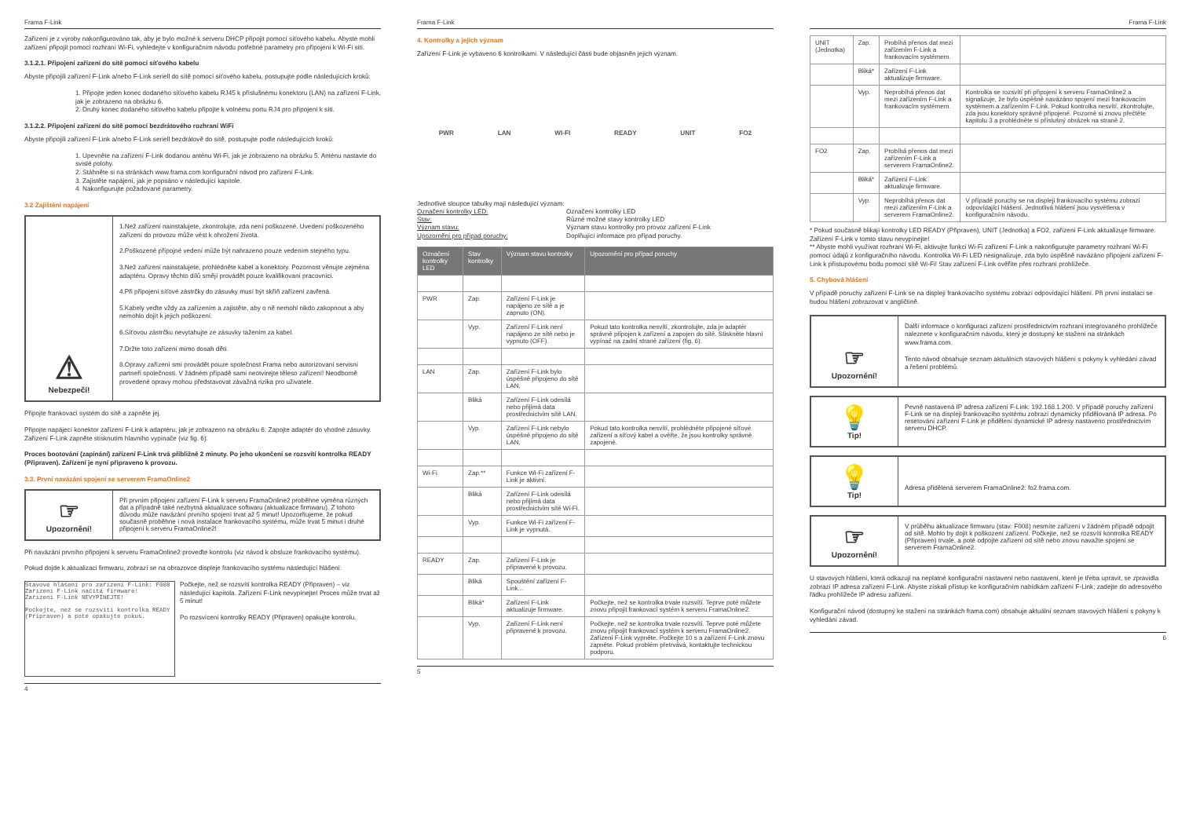Frama F-Link
Zařízení je z výroby nakonfigurováno tak, aby je bylo možné k serveru DHCP připojit pomocí síťového kabelu. Abyste mohli zařízení připojit pomocí rozhraní Wi-Fi, vyhledejte v konfiguračním návodu potřebné parametry pro připojení k Wi-Fi síti.
3.1.2.1. Připojení zařízení do sítě pomocí síťového kabelu
Abyste připojili zařízení F-Link a/nebo F-Link seriell do sítě pomocí síťového kabelu, postupujte podle následujících kroků:
1. Připojte jeden konec dodaného síťového kabelu RJ45 k příslušnému konektoru (LAN) na zařízení F-Link, jak je zobrazeno na obrázku 6.
2. Druhý konec dodaného síťového kabelu připojte k volnému portu RJ4 pro připojení k síti.
3.1.2.2. Připojení zařízení do sítě pomocí bezdrátového rozhraní WiFi
Abyste připojili zařízení F-Link a/nebo F-Link seriell bezdrátově do sítě, postupujte podle následujících kroků:
1. Upevněte na zařízení F-Link dodanou anténu Wi-Fi, jak je zobrazeno na obrázku 5. Anténu nastavte do svislé polohy.
2. Stáhněte si na stránkách www.frama.com konfigurační návod pro zařízení F-Link.
3. Zajistěte napájení, jak je popsáno v následující kapitole.
4. Nakonfigurujte požadované parametry.
3.2 Zajištění napájení
⚠
Nebezpečí!
1.Než zařízení nainstalujete, zkontrolujte, zda není poškozené. Uvedení poškozeného zařízení do provozu může vést k ohrožení života.
2.Poškozené přípojné vedení může být nahrazeno pouze vedením stejného typu.
3.Než zařízení nainstalujete, prohlédněte kabel a konektory. Pozornost věnujte zejména adaptéru. Opravy těchto dílů smějí provádět pouze kvalifikovaní pracovníci.
4.Při připojení síťové zástrčky do zásuvky musí být skříň zařízení zavřená.
5.Kabely veďte vždy za zařízením a zajistěte, aby o ně nemohl nikdo zakopnout a aby nemohlo dojít k jejich poškození.
6.Síťovou zástrčku nevytahujte ze zásuvky tažením za kabel.
7.Držte toto zařízení mimo dosah dětí.
8.Opravy zařízení smí provádět pouze společnost Frama nebo autorizovaní servisní partneři společnosti. V žádném případě sami neotvírejte těleso zařízení! Neodborně provedené opravy mohou představovat závažná rizika pro uživatele.
Připojte frankovací systém do sítě a zapněte jej.
Připojte napájecí konektor zařízení F-Link k adaptéru, jak je zobrazeno na obrázku 6. Zapojte adaptér do vhodné zásuvky. Zařízení F-Link zapněte stisknutím hlavního vypínače (viz fig. 6).
Proces bootování (zapínání) zařízení F-Link trvá přibližně 2 minuty. Po jeho ukončení se rozsvítí kontrolka READY (Připraven). Zařízení je nyní připraveno k provozu.
3.3. První navázání spojení se serverem FramaOnline2
☞
Upozornění!
Při prvním připojení zařízení F-Link k serveru FramaOnline2 proběhne výměna různých dat a případně také nezbytná aktualizace softwaru (aktualizace firmwaru). Z tohoto důvodu může navázání prvního spojení trvat až 5 minut! Upozorňujeme, že pokud současně proběhne i nová instalace frankovacího systému, může trvat 5 minut i druhé připojení k serveru FramaOnline2!
Při navázání prvního připojení k serveru FramaOnline2 proveďte kontrolu (viz návod k obsluze frankovacího systému).
Pokud dojde k aktualizaci firmwaru, zobrazí se na obrazovce displeje frankovacího systému následující hlášení:
Stavové hlášení pro zařízení F-Link: F008
Zařízení F-Link načítá firmware!
Zařízení F-Link NEVYPÍNEJTE!
Počkejte, než se rozsvítí kontrolka READY (Připraven) a poté opakujte pokus.
Počkejte, než se rozsvítí kontrolka READY (Připraven) – viz následující kapitola. Zařízení F-Link nevypínejte! Proces může trvat až 5 minut!
Po rozsvícení kontrolky READY (Připraven) opakujte kontrolu.
4
Frama F-Link
4. Kontrolky a jejich význam
Zařízení F-Link je vybaveno 6 kontrolkami. V následující části bude objasněn jejich význam.
PWR LAN WI-FI READY UNIT FO2
Jednotlivé sloupce tabulky mají následující význam: Označení kontrolky LED: Označení kontrolky LED Stav: Různé možné stavy kontrolky LED Význam stavu: Význam stavu kontrolky pro provoz zařízení F-Link Upozornění pro případ poruchy: Doplňující informace pro případ poruchy.
| Označení kontrolky LED | Stav kontrolky | Význam stavu kontrolky | Upozornění pro případ poruchy |
| --- | --- | --- | --- |
| PWR | Zap. | Zařízení F-Link je napájeno ze sítě a je zapnuto (ON). | |
| | Vyp. | Zařízení F-Link není napájeno ze sítě nebo je vypnuto (OFF). | Pokud tato kontrolka nesvítí, zkontrolujte, zda je adaptér správně připojen k zařízení a zapojen do sítě. Stiskněte hlavní vypínač na zadní straně zařízení (fig. 6). |
| LAN | Zap. | Zařízení F-Link bylo úspěšně připojeno do sítě LAN. | |
| | Bliká | Zařízení F-Link odesílá nebo přijímá data prostřednictvím sítě LAN. | |
| | Vyp. | Zařízení F-Link nebylo úspěšně připojeno do sítě LAN. | Pokud tato kontrolka nesvítí, prohlédněte připojené síťové zařízení a síťový kabel a ověřte, že jsou kontrolky správně zapojené. |
| Wi-Fi | Zap.** | Funkce Wi-Fi zařízení F-Link je aktivní. | |
| | Bliká | Zařízení F-Link odesílá nebo přijímá data prostřednictvím sítě Wi-Fi. | |
| | Vyp. | Funkce Wi-Fi zařízení F-Link je vypnutá. | |
| READY | Zap. | Zařízení F-Link je připravené k provozu. | |
| | Bliká | Spouštění zařízení F-Link... | |
| | Bliká* | Zařízení F-Link aktualizuje firmware. | Počkejte, než se kontrolka trvale rozsvítí. Teprve poté můžete znovu připojit frankovací systém k serveru FramaOnline2. |
| | Vyp. | Zařízení F-Link není připravené k provozu. | Počkejte, než se kontrolka trvale rozsvítí. Teprve poté můžete znovu připojit frankovací systém k serveru FramaOnline2. Zařízení F-Link vypněte. Počkejte 10 s a zařízení F-Link znovu zapněte. Pokud problém přetrvává, kontaktujte technickou podporu. |
5
Frama F-Link
| UNIT (Jednotka) | Zap. | Probíhá přenos dat mezi zařízením F-Link a frankovacím systémem. | |
| | Bliká* | Zařízení F-Link aktualizuje firmware. | |
| | Vyp. | Neprobíhá přenos dat mezi zařízením F-Link a frankovacím systémem. | Kontrolka se rozsvítí při připojení k serveru FramaOnline2 a signalizuje, že bylo úspěšně navázáno spojení mezi frankovacím systémem a zařízením F-Link. Pokud kontrolka nesvítí, zkontrolujte, zda jsou konektory správně připojené. Pozorně si znovu přečtěte kapitolu 3 a prohlédněte si příslušný obrázek na straně 2. |
| FO2 | Zap. | Probíhá přenos dat mezi zařízením F-Link a serverem FramaOnline2. | |
| | Bliká* | Zařízení F-Link aktualizuje firmware. | |
| | Vyp. | Neprobíhá přenos dat mezi zařízením F-Link a serverem FramaOnline2. | V případě poruchy se na displeji frankovacího systému zobrazí odpovídající hlášení. Jednotlivá hlášení jsou vysvětlena v konfiguračním návodu. |
* Pokud současně blikají kontrolky LED READY (Připraven), UNIT (Jednotka) a FO2, zařízení F-Link aktualizuje firmware. Zařízení F-Link v tomto stavu nevypínejte!
** Abyste mohli využívat rozhraní Wi-Fi, aktivujte funkci Wi-Fi zařízení F-Link a nakonfigurujte parametry rozhraní Wi-Fi pomocí údajů z konfiguračního návodu. Kontrolka Wi-Fi LED nesignalizuje, zda bylo úspěšně navázáno připojení zařízení F-Link k přístupovému bodu pomocí sítě Wi-Fi! Stav zařízení F-Link ověříte přes rozhraní prohlížeče.
5. Chybová hlášení
V případě poruchy zařízení F-Link se na displeji frankovacího systému zobrazí odpovídající hlášení. Při první instalaci se budou hlášení zobrazovat v angličtině.
☞
Upozornění!
Další informace o konfiguraci zařízení prostřednictvím rozhraní integrovaného prohlížeče naleznete v konfiguračním návodu, který je dostupný ke stažení na stránkách www.frama.com.
Tento návod obsahuje seznam aktuálních stavových hlášení s pokyny k vyhledání závad a řešení problémů.
💡
Tip!
Pevně nastavená IP adresa zařízení F-Link: 192.168.1.200. V případě poruchy zařízení F-Link se na displeji frankovacího systému zobrazí dynamicky přidělovaná IP adresa. Po resetování zařízení F-Link je přidělení dynamické IP adresy nastaveno prostřednictvím serveru DHCP.
💡
Tip!
Adresa přidělená serverem FramaOnline2: fo2.frama.com.
☞
Upozornění!
V průběhu aktualizace firmwaru (stav: F008) nesmíte zařízení v žádném případě odpojit od sítě. Mohlo by dojít k poškození zařízení. Počkejte, než se rozsvítí kontrolka READY (Připraven) trvale, a poté odpojte zařízení od sítě nebo znovu navažte spojení se serverem FramaOnline2.
U stavových hlášení, která odkazují na neplatné konfigurační nastavení nebo nastavení, které je třeba upravit, se zpravidla zobrazí IP adresa zařízení F-Link. Abyste získali přístup ke konfiguračním nabídkám zařízení F-Link, zadejte do adresového řádku prohlížeče IP adresu zařízení.
Konfigurační návod (dostupný ke stažení na stránkách frama.com) obsahuje aktuální seznam stavových hlášení s pokyny k vyhledání závad.
6